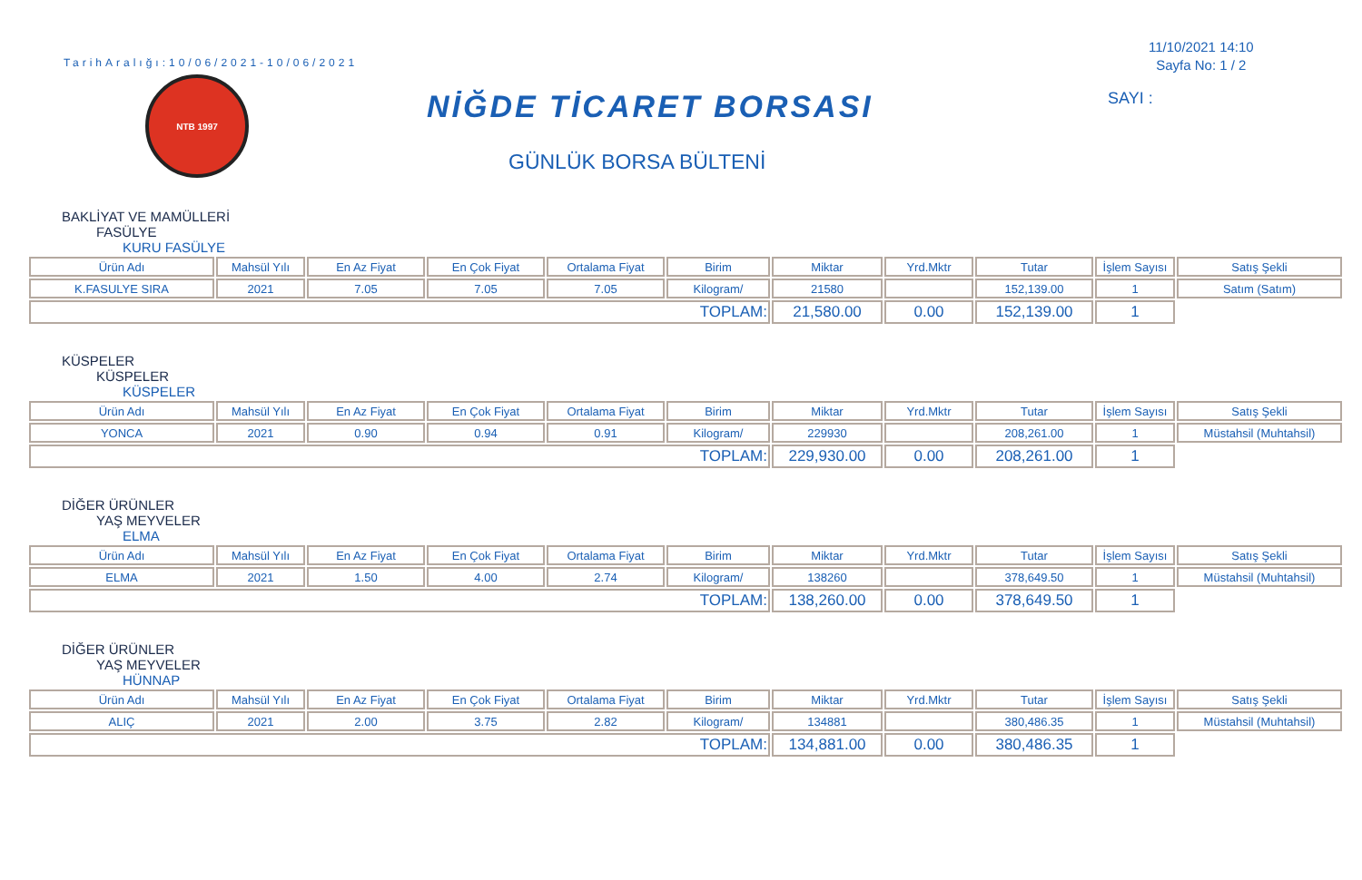TarihAralığı:10/06/2021-10/06/2021
NTB 1997
NİĞDE TİCARET BORSASI
GÜNLÜK BORSA BÜLTENİ
11/10/2021 14:10
Sayfa No: 1 / 2
SAYI :
BAKLİYAT VE MAMÜLLERİ
FASÜLYE
KURU FASÜLYE
| Ürün Adı | Mahsül Yılı | En Az Fiyat | En Çok Fiyat | Ortalama Fiyat | Birim | Miktar | Yrd.Mktr | Tutar | İşlem Sayısı | Satış Şekli |
| --- | --- | --- | --- | --- | --- | --- | --- | --- | --- | --- |
| K.FASULYE SIRA | 2021 | 7.05 | 7.05 | 7.05 | Kilogram/ | 21580 | | 152,139.00 | 1 | Satım (Satım) |
| TOPLAM: | | | | | | 21,580.00 | 0.00 | 152,139.00 | 1 | |
KÜSPELER
KÜSPELER
KÜSPELER
| Ürün Adı | Mahsül Yılı | En Az Fiyat | En Çok Fiyat | Ortalama Fiyat | Birim | Miktar | Yrd.Mktr | Tutar | İşlem Sayısı | Satış Şekli |
| --- | --- | --- | --- | --- | --- | --- | --- | --- | --- | --- |
| YONCA | 2021 | 0.90 | 0.94 | 0.91 | Kilogram/ | 229930 | | 208,261.00 | 1 | Müstahsil (Muhtahsil) |
| TOPLAM: | | | | | | 229,930.00 | 0.00 | 208,261.00 | 1 | |
DİĞER ÜRÜNLER
YAŞ MEYVELER
ELMA
| Ürün Adı | Mahsül Yılı | En Az Fiyat | En Çok Fiyat | Ortalama Fiyat | Birim | Miktar | Yrd.Mktr | Tutar | İşlem Sayısı | Satış Şekli |
| --- | --- | --- | --- | --- | --- | --- | --- | --- | --- | --- |
| ELMA | 2021 | 1.50 | 4.00 | 2.74 | Kilogram/ | 138260 | | 378,649.50 | 1 | Müstahsil (Muhtahsil) |
| TOPLAM: | | | | | | 138,260.00 | 0.00 | 378,649.50 | 1 | |
DİĞER ÜRÜNLER
YAŞ MEYVELER
HÜNNAP
| Ürün Adı | Mahsül Yılı | En Az Fiyat | En Çok Fiyat | Ortalama Fiyat | Birim | Miktar | Yrd.Mktr | Tutar | İşlem Sayısı | Satış Şekli |
| --- | --- | --- | --- | --- | --- | --- | --- | --- | --- | --- |
| ALIÇ | 2021 | 2.00 | 3.75 | 2.82 | Kilogram/ | 134881 | | 380,486.35 | 1 | Müstahsil (Muhtahsil) |
| TOPLAM: | | | | | | 134,881.00 | 0.00 | 380,486.35 | 1 | |